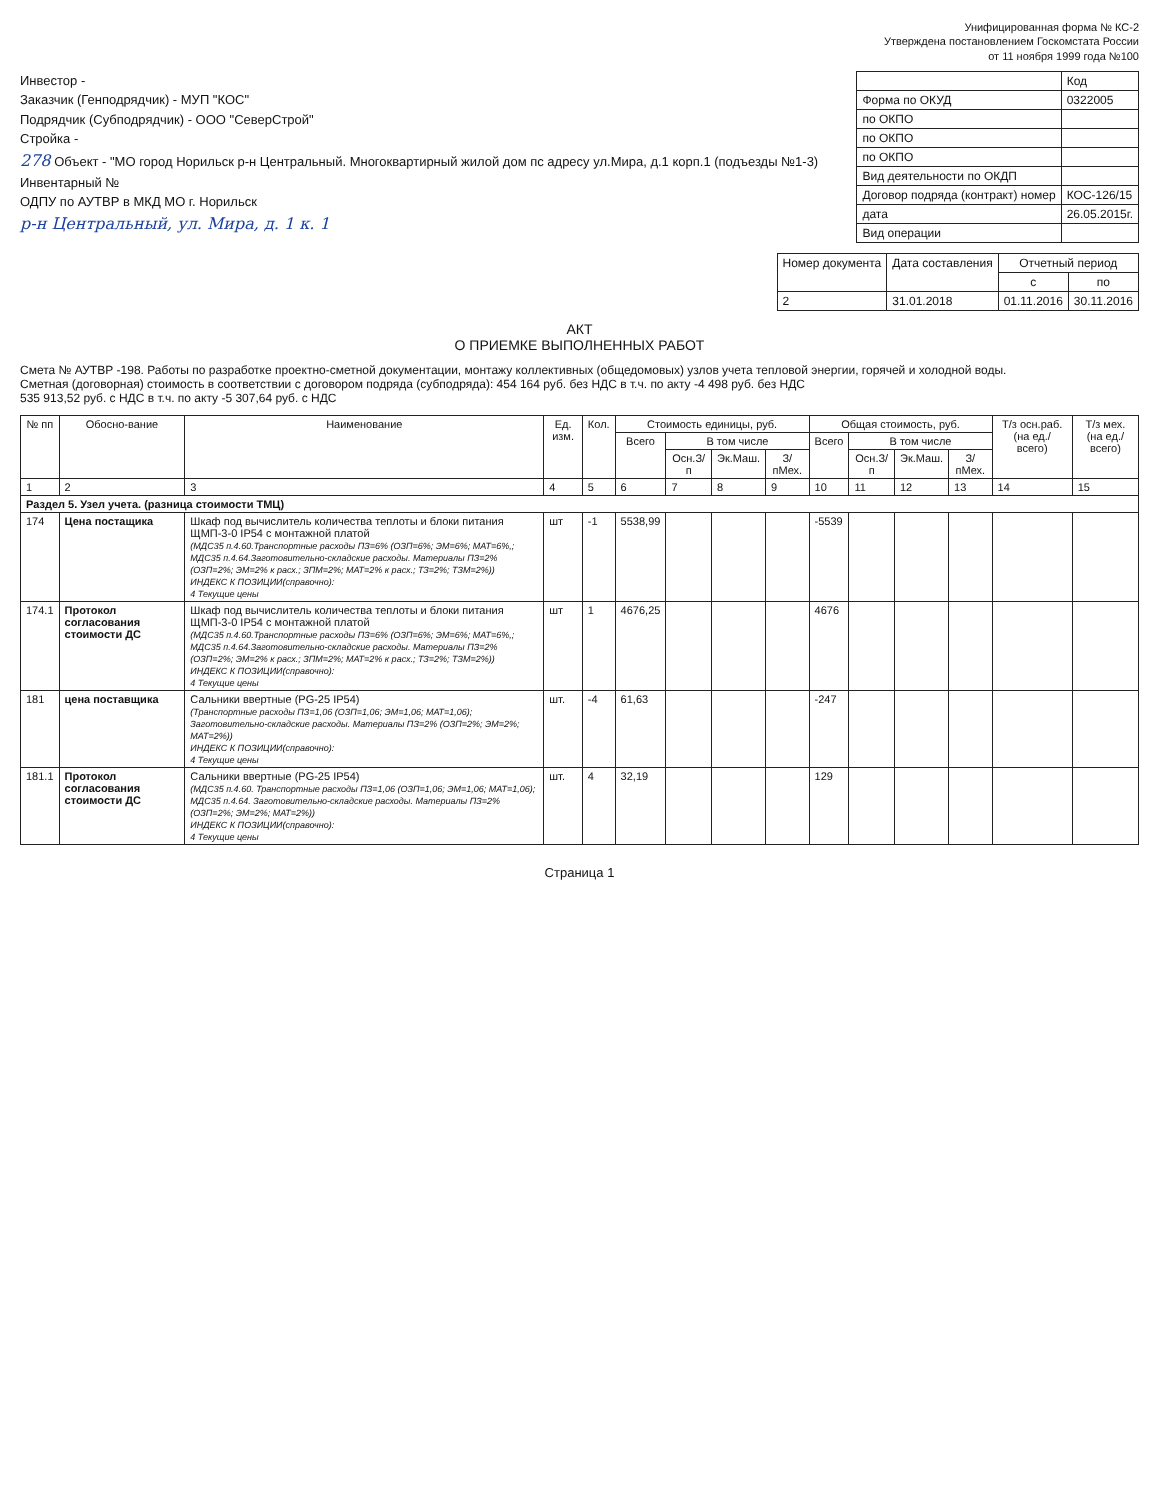Унифицированная форма № КС-2
Утверждена постановлением Госкомстата России
от 11 ноября 1999 года №100
Инвестор -
Заказчик (Генподрядчик) - МУП "КОС"
Подрядчик (Субподрядчик) - ООО "СеверСтрой"
Стройка -
278 Объект - "МО город Норильск р-н Центральный. Многоквартирный жилой дом пс адресу ул.Мира, д.1 корп.1 (подъезды №1-3)
Инвентарный №
ОДПУ по АУТВР в МКД МО г. Норильск
р-н Центральный, ул. Мира, д. 1 к. 1
| | Код |
| Форма по ОКУД | 0322005 |
| по ОКПО | |
| по ОКПО | |
| по ОКПО | |
| Вид деятельности по ОКДП | |
| Договор подряда (контракт) номер | КОС-126/15 |
| дата | 26.05.2015г. |
| Вид операции | |
| Номер документа | Дата составления | Отчетный период | |
| --- | --- | --- | --- |
| | | с | по |
| 2 | 31.01.2018 | 01.11.2016 | 30.11.2016 |
АКТ
О ПРИЕМКЕ ВЫПОЛНЕННЫХ РАБОТ
Смета № АУТВР -198. Работы по разработке проектно-сметной документации, монтажу коллективных (общедомовых) узлов учета тепловой энергии, горячей и холодной воды.
Сметная (договорная) стоимость в соответствии с договором подряда (субподряда): 454 164 руб. без НДС в т.ч. по акту -4 498 руб. без НДС
535 913,52 руб. с НДС в т.ч. по акту -5 307,64 руб. с НДС
| № пп | Обосно-вание | Наименование | Ед. изм. | Кол. | Стоимость единицы, руб. | | | | Общая стоимость, руб. | | | | Т/з осн.раб. (на ед./ всего) | Т/з мех. (на ед./ всего) |
| --- | --- | --- | --- | --- | --- | --- | --- | --- | --- | --- | --- | --- | --- | --- |
| | | | | | Всего | В том числе | | | Всего | В том числе | | | | |
| | | | | | | Осн.З/п | Эк.Маш. | З/пМех. | | Осн.З/п | Эк.Маш. | З/пМех. | | |
| 1 | 2 | 3 | 4 | 5 | 6 | 7 | 8 | 9 | 10 | 11 | 12 | 13 | 14 | 15 |
| Раздел 5. Узел учета. (разница стоимости ТМЦ) | | | | | | | | | | | | | | |
| 174 | Цена постащика | Шкаф под вычислитель количества теплоты и блоки питания ЩМП-3-0 IP54 с монтажной платой (МДС35 п.4.60.Транспортные расходы ПЗ=6% (ОЗП=6%; ЭМ=6%; МАТ=6%,; МДС35 п.4.64.Заготовительно-складские расходы. Материалы ПЗ=2% (ОЗП=2%; ЭМ=2% к расх.; ЗПМ=2%; МАТ=2% к расх.; ТЗ=2%; ТЗМ=2%)) ИНДЕКС К ПОЗИЦИИ(справочно): 4 Текущие цены | шт | -1 | 5538,99 | | | | -5539 | | | | | |
| 174.1 | Протокол согласования стоимости ДС | Шкаф под вычислитель количества теплоты и блоки питания ЩМП-3-0 IP54 с монтажной платой (МДС35 п.4.60.Транспортные расходы ПЗ=6% (ОЗП=6%; ЭМ=6%; МАТ=6%,; МДС35 п.4.64.Заготовительно-складские расходы. Материалы ПЗ=2% (ОЗП=2%; ЭМ=2% к расх.; ЗПМ=2%; МАТ=2% к расх.; ТЗ=2%; ТЗМ=2%)) ИНДЕКС К ПОЗИЦИИ(справочно): 4 Текущие цены | шт | 1 | 4676,25 | | | | 4676 | | | | | |
| 181 | цена поставщика | Сальники ввертные (PG-25 IP54) (Транспортные расходы ПЗ=1,06 (ОЗП=1,06; ЭМ=1,06; МАТ=1,06); Заготовительно-складские расходы. Материалы ПЗ=2% (ОЗП=2%; ЭМ=2%; МАТ=2%)) ИНДЕКС К ПОЗИЦИИ(справочно): 4 Текущие цены | шт. | -4 | 61,63 | | | | -247 | | | | | |
| 181.1 | Протокол согласования стоимости ДС | Сальники ввертные (PG-25 IP54) (МДС35 п.4.60. Транспортные расходы ПЗ=1,06 (ОЗП=1,06; ЭМ=1,06; МАТ=1,06); МДС35 п.4.64. Заготовительно-складские расходы. Материалы ПЗ=2% (ОЗП=2%; ЭМ=2%; МАТ=2%)) ИНДЕКС К ПОЗИЦИИ(справочно): 4 Текущие цены | шт. | 4 | 32,19 | | | | 129 | | | | | |
Страница 1